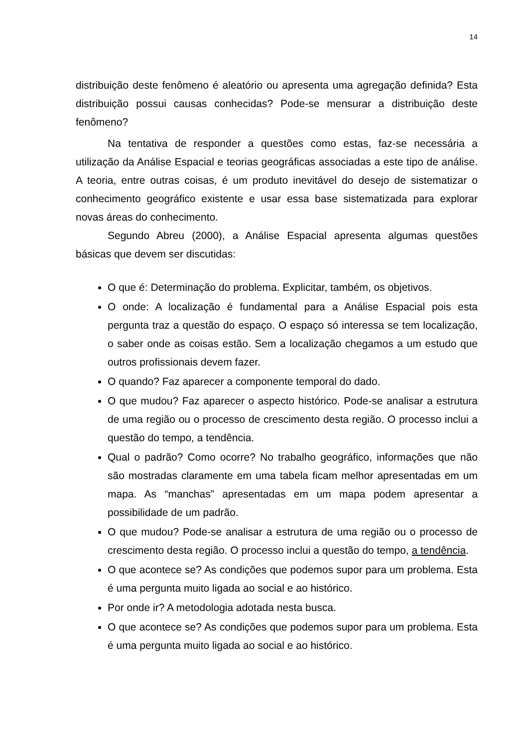14
distribuição deste fenômeno é aleatório ou apresenta uma agregação definida? Esta distribuição possui causas conhecidas? Pode-se mensurar a distribuição deste fenômeno?
Na tentativa de responder a questões como estas, faz-se necessária a utilização da Análise Espacial e teorias geográficas associadas a este tipo de análise. A teoria, entre outras coisas, é um produto inevitável do desejo de sistematizar o conhecimento geográfico existente e usar essa base sistematizada para explorar novas áreas do conhecimento.
Segundo Abreu (2000), a Análise Espacial apresenta algumas questões básicas que devem ser discutidas:
O que é: Determinação do problema. Explicitar, também, os objetivos.
O onde: A localização é fundamental para a Análise Espacial pois esta pergunta traz a questão do espaço. O espaço só interessa se tem localização, o saber onde as coisas estão. Sem a localização chegamos a um estudo que outros profissionais devem fazer.
O quando? Faz aparecer a componente temporal do dado.
O que mudou? Faz aparecer o aspecto histórico. Pode-se analisar a estrutura de uma região ou o processo de crescimento desta região. O processo inclui a questão do tempo, a tendência.
Qual o padrão? Como ocorre? No trabalho geográfico, informações que não são mostradas claramente em uma tabela ficam melhor apresentadas em um mapa. As “manchas” apresentadas em um mapa podem apresentar a possibilidade de um padrão.
O que mudou? Pode-se analisar a estrutura de uma região ou o processo de crescimento desta região. O processo inclui a questão do tempo, a tendência.
O que acontece se? As condições que podemos supor para um problema. Esta é uma pergunta muito ligada ao social e ao histórico.
Por onde ir? A metodologia adotada nesta busca.
O que acontece se? As condições que podemos supor para um problema. Esta é uma pergunta muito ligada ao social e ao histórico.